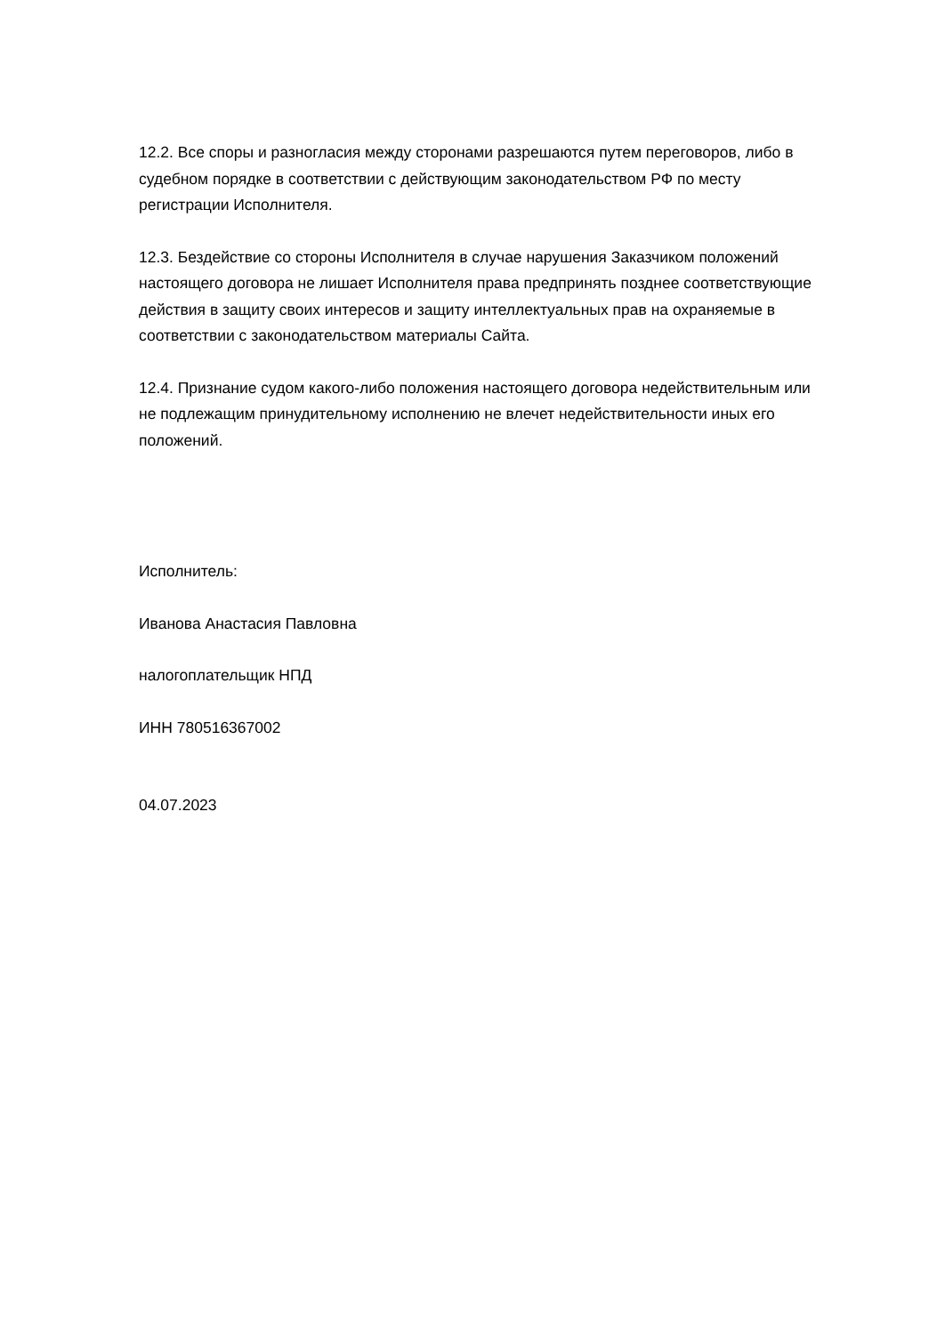12.2. Все споры и разногласия между сторонами разрешаются путем переговоров, либо в судебном порядке в соответствии с действующим законодательством РФ по месту регистрации Исполнителя.
12.3. Бездействие со стороны Исполнителя в случае нарушения Заказчиком положений настоящего договора не лишает Исполнителя права предпринять позднее соответствующие действия в защиту своих интересов и защиту интеллектуальных прав на охраняемые в соответствии с законодательством материалы Сайта.
12.4. Признание судом какого-либо положения настоящего договора недействительным или не подлежащим принудительному исполнению не влечет недействительности иных его положений.
Исполнитель:
Иванова Анастасия Павловна
налогоплательщик НПД
ИНН 780516367002
04.07.2023